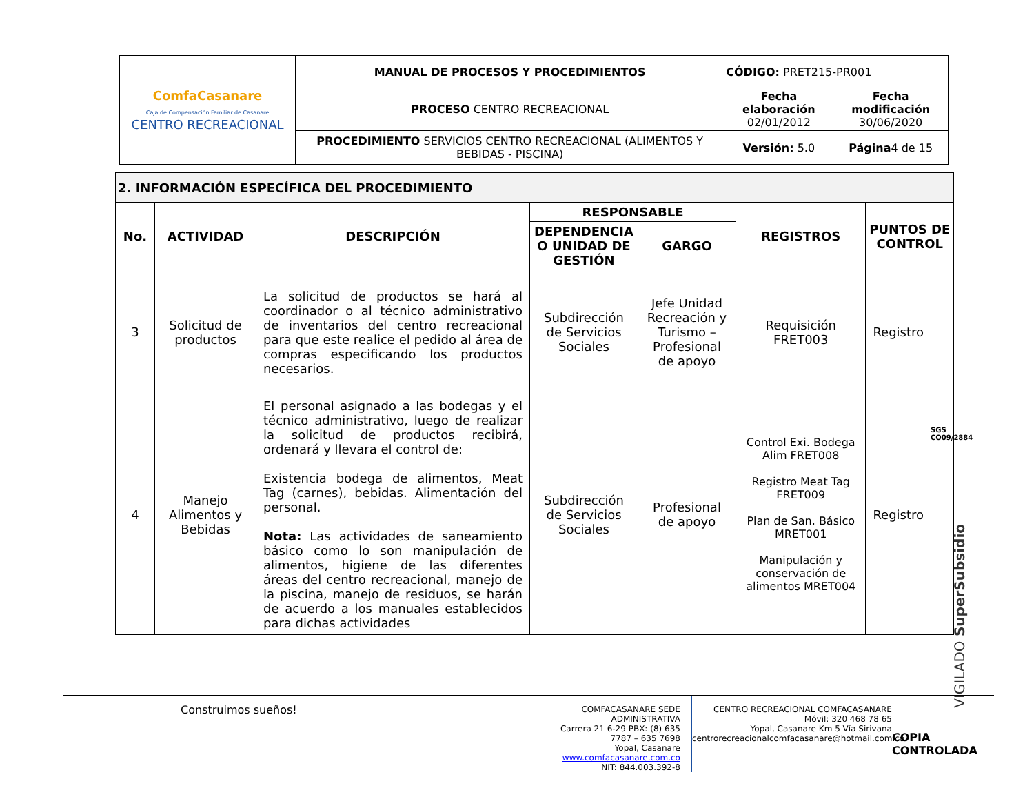| ComfaCasanare Caja de Compensación Familiar de Casanare CENTRO RECREACIONAL | MANUAL DE PROCESOS Y PROCEDIMIENTOS | CÓDIGO: PRET215-PR001 | |
| | PROCESO CENTRO RECREACIONAL | Fecha elaboración 02/01/2012 | Fecha modificación 30/06/2020 |
| | PROCEDIMIENTO SERVICIOS CENTRO RECREACIONAL (ALIMENTOS Y BEBIDAS - PISCINA) | Versión: 5.0 | Página 4 de 15 |
| 2. INFORMACIÓN ESPECÍFICA DEL PROCEDIMIENTO | | | | | | |
| --- | --- | --- | --- | --- | --- | --- |
| No. | ACTIVIDAD | DESCRIPCIÓN | RESPONSABLE | | REGISTROS | PUNTOS DE CONTROL |
| | | | DEPENDENCIA O UNIDAD DE GESTIÓN | GARGO | | |
| 3 | Solicitud de productos | La solicitud de productos se hará al coordinador o al técnico administrativo de inventarios del centro recreacional para que este realice el pedido al área de compras especificando los productos necesarios. | Subdirección de Servicios Sociales | Jefe Unidad Recreación y Turismo – Profesional de apoyo | Requisición FRET003 | Registro |
| 4 | Manejo Alimentos y Bebidas | El personal asignado a las bodegas y el técnico administrativo, luego de realizar la solicitud de productos recibirá, ordenará y llevara el control de: Existencia bodega de alimentos, Meat Tag (carnes), bebidas. Alimentación del personal. Nota: Las actividades de saneamiento básico como lo son manipulación de alimentos, higiene de las diferentes áreas del centro recreacional, manejo de la piscina, manejo de residuos, se harán de acuerdo a los manuales establecidos para dichas actividades | Subdirección de Servicios Sociales | Profesional de apoyo | Control Exi. Bodega Alim FRET008 Registro Meat Tag FRET009 Plan de San. Básico MRET001 Manipulación y conservación de alimentos MRET004 | Registro |
VIGILADO SuperSubsidio
SGS
CO09/2884
Construimos sueños!
COMFACASANARE SEDE ADMINISTRATIVA
Carrera 21 6-29 PBX: (8) 635 7787 – 635 7698
Yopal, Casanare www.comfacasanare.com.co
NIT: 844.003.392-8
CENTRO RECREACIONAL COMFACASANARE
Móvil: 320 468 78 65
Yopal, Casanare Km 5 Vía Sirivana
centrorecreacionalcomfacasanare@hotmail.com.co
COPIA CONTROLADA